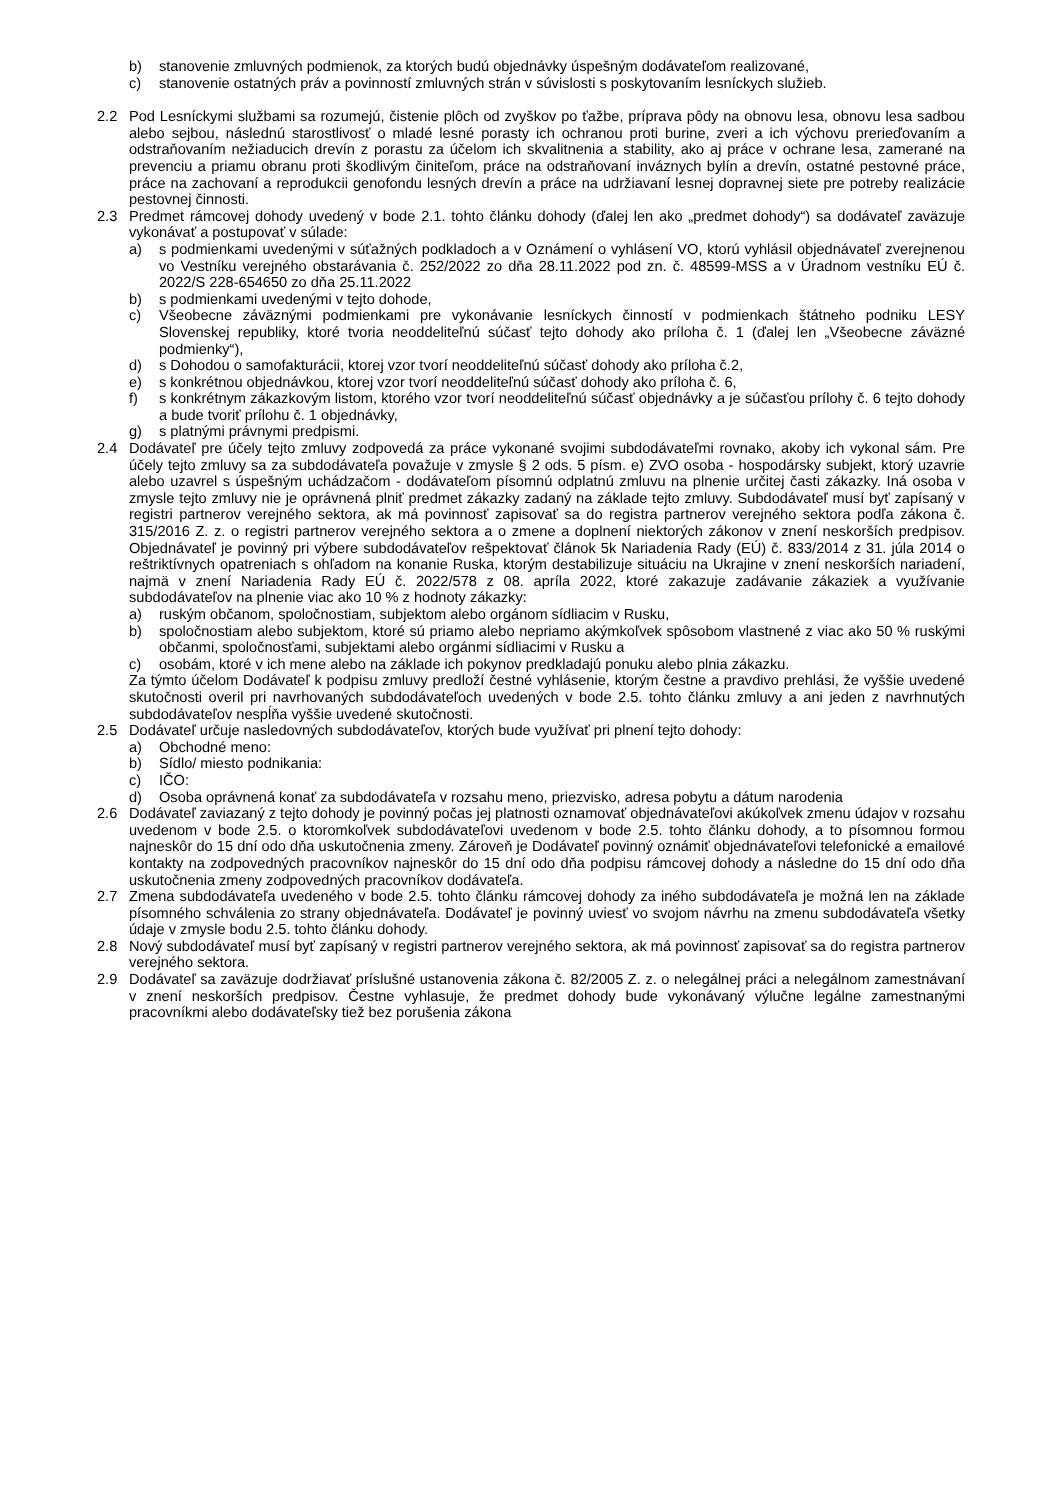b) stanovenie zmluvných podmienok, za ktorých budú objednávky úspešným dodávateľom realizované,
c) stanovenie ostatných práv a povinností zmluvných strán v súvislosti s poskytovaním lesníckych služieb.
2.2 Pod Lesníckymi službami sa rozumejú, čistenie plôch od zvyškov po ťažbe, príprava pôdy na obnovu lesa, obnovu lesa sadbou alebo sejbou, následnú starostlivosť o mladé lesné porasty ich ochranou proti burine, zveri a ich výchovu prerieďovaním a odstraňovaním nežiaducich drevín z porastu za účelom ich skvalitnenia a stability, ako aj práce v ochrane lesa, zamerané na prevenciu a priamu obranu proti škodlivým činiteľom, práce na odstraňovaní inváznych bylín a drevín, ostatné pestovné práce, práce na zachovaní a reprodukcii genofondu lesných drevín a práce na udržiavaní lesnej dopravnej siete pre potreby realizácie pestovnej činnosti.
2.3 Predmet rámcovej dohody uvedený v bode 2.1. tohto článku dohody (ďalej len ako „predmet dohody“) sa dodávateľ zaväzuje vykonávať a postupovať v súlade:
a) s podmienkami uvedenými v súťažných podkladoch a v Oznámení o vyhlásení VO, ktorú vyhlásil objednávateľ zverejnenou vo Vestníku verejného obstarávania č. 252/2022 zo dňa 28.11.2022 pod zn. č. 48599-MSS a v Úradnom vestníku EÚ č. 2022/S 228-654650 zo dňa 25.11.2022
b) s podmienkami uvedenými v tejto dohode,
c) Všeobecne záväznými podmienkami pre vykonávanie lesníckych činností v podmienkach štátneho podniku LESY Slovenskej republiky, ktoré tvoria neoddeliteľnú súčasť tejto dohody ako príloha č. 1 (ďalej len „Všeobecne záväzné podmienky“),
d) s Dohodou o samofakturácii, ktorej vzor tvorí neoddeliteľnú súčasť dohody ako príloha č.2,
e) s konkrétnou objednávkou, ktorej vzor tvorí neoddeliteľnú súčasť dohody ako príloha č. 6,
f) s konkrétnym zákazkovým listom, ktorého vzor tvorí neoddeliteľnú súčasť objednávky a je súčasťou prílohy č. 6 tejto dohody a bude tvoriť prílohu č. 1 objednávky,
g) s platnými právnymi predpismi.
2.4 Dodávateľ pre účely tejto zmluvy zodpovedá za práce vykonané svojimi subdodávateľmi rovnako, akoby ich vykonal sám. Pre účely tejto zmluvy sa za subdodávateľa považuje v zmysle § 2 ods. 5 písm. e) ZVO osoba - hospodársky subjekt, ktorý uzavrie alebo uzavrel s úspešným uchádzačom - dodávateľom písomnú odplatnú zmluvu na plnenie určitej časti zákazky. Iná osoba v zmysle tejto zmluvy nie je oprávnená plniť predmet zákazky zadaný na základe tejto zmluvy. Subdodávateľ musí byť zapísaný v registri partnerov verejného sektora, ak má povinnosť zapisovať sa do registra partnerov verejného sektora podľa zákona č. 315/2016 Z. z. o registri partnerov verejného sektora a o zmene a doplnení niektorých zákonov v znení neskorších predpisov. Objednávateľ je povinný pri výbere subdodávateľov rešpektovať článok 5k Nariadenia Rady (EÚ) č. 833/2014 z 31. júla 2014 o reštriktívnych opatreniach s ohľadom na konanie Ruska, ktorým destabilizuje situáciu na Ukrajine v znení neskorších nariadení, najmä v znení Nariadenia Rady EÚ č. 2022/578 z 08. apríla 2022, ktoré zakazuje zadávanie zákaziek a využívanie subdodávateľov na plnenie viac ako 10 % z hodnoty zákazky:
a) ruským občanom, spoločnostiam, subjektom alebo orgánom sídliacim v Rusku,
b) spoločnostiam alebo subjektom, ktoré sú priamo alebo nepriamo akýmkoľvek spôsobom vlastnené z viac ako 50 % ruskými občanmi, spoločnosťami, subjektami alebo orgánmi sídliacimi v Rusku a
c) osobám, ktoré v ich mene alebo na základe ich pokynov predkladajú ponuku alebo plnia zákazku.
Za týmto účelom Dodávateľ k podpisu zmluvy predloží čestné vyhlásenie, ktorým čestne a pravdivo prehlási, že vyššie uvedené skutočnosti overil pri navrhovaných subdodávateľoch uvedených v bode 2.5. tohto článku zmluvy a ani jeden z navrhnutých subdodávateľov nespĺňa vyššie uvedené skutočnosti.
2.5 Dodávateľ určuje nasledovných subdodávateľov, ktorých bude využívať pri plnení tejto dohody:
a) Obchodné meno:
b) Sídlo/ miesto podnikania:
c) IČO:
d) Osoba oprávnená konať za subdodávateľa v rozsahu meno, priezvisko, adresa pobytu a dátum narodenia
2.6 Dodávateľ zaviazaný z tejto dohody je povinný počas jej platnosti oznamovať objednávateľovi akúkoľvek zmenu údajov v rozsahu uvedenom v bode 2.5. o ktoromkoľvek subdodávateľovi uvedenom v bode 2.5. tohto článku dohody, a to písomnou formou najneskôr do 15 dní odo dňa uskutočnenia zmeny. Zároveň je Dodávateľ povinný oznámiť objednávateľovi telefonické a emailové kontakty na zodpovedných pracovníkov najneskôr do 15 dní odo dňa podpisu rámcovej dohody a následne do 15 dní odo dňa uskutočnenia zmeny zodpovedných pracovníkov dodávateľa.
2.7 Zmena subdodávateľa uvedeného v bode 2.5. tohto článku rámcovej dohody za iného subdodávateľa je možná len na základe písomného schválenia zo strany objednávateľa. Dodávateľ je povinný uviesť vo svojom návrhu na zmenu subdodávateľa všetky údaje v zmysle bodu 2.5. tohto článku dohody.
2.8 Nový subdodávateľ musí byť zapísaný v registri partnerov verejného sektora, ak má povinnosť zapisovať sa do registra partnerov verejného sektora.
2.9 Dodávateľ sa zaväzuje dodržiavať príslušné ustanovenia zákona č. 82/2005 Z. z. o nelegálnej práci a nelegálnom zamestnávaní v znení neskorších predpisov. Čestne vyhlasuje, že predmet dohody bude vykonávaný výlučne legálne zamestnanými pracovníkmi alebo dodávateľsky tiež bez porušenia zákona